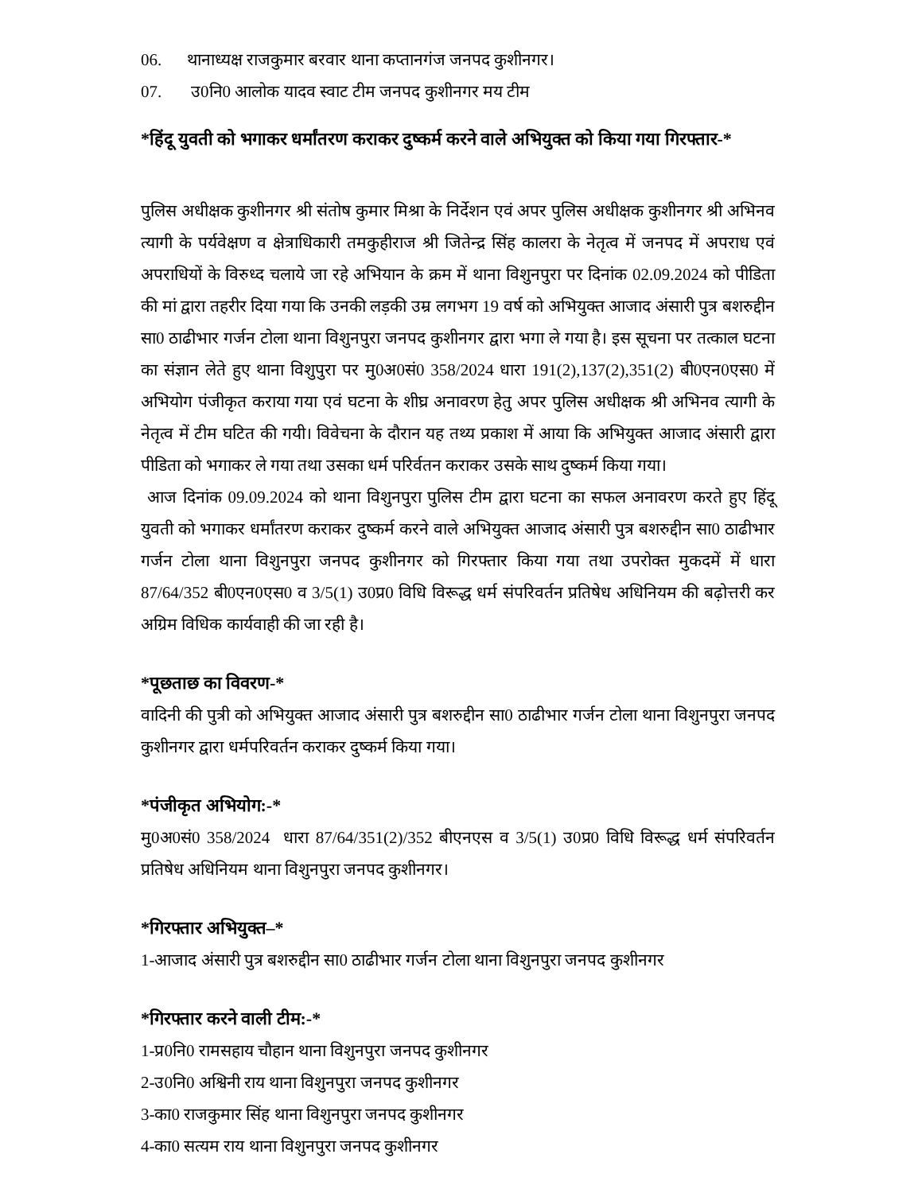06. थानाध्यक्ष राजकुमार बरवार थाना कप्तानगंज जनपद कुशीनगर।
07. उ0नि0 आलोक यादव स्वाट टीम जनपद कुशीनगर मय टीम
*हिंदू युवती को भगाकर धर्मांतरण कराकर दुष्कर्म करने वाले अभियुक्त को किया गया गिरफ्तार-*
पुलिस अधीक्षक कुशीनगर श्री संतोष कुमार मिश्रा के निर्देशन एवं अपर पुलिस अधीक्षक कुशीनगर श्री अभिनव त्यागी के पर्यवेक्षण व क्षेत्राधिकारी तमकुहीराज श्री जितेन्द्र सिंह कालरा के नेतृत्व में जनपद में अपराध एवं अपराधियों के विरुध्द चलाये जा रहे अभियान के क्रम में थाना विशुनपुरा पर दिनांक 02.09.2024 को पीडिता की मां द्वारा तहरीर दिया गया कि उनकी लड़की उम्र लगभग 19 वर्ष को अभियुक्त आजाद अंसारी पुत्र बशरुद्दीन सा0 ठाढीभार गर्जन टोला थाना विशुनपुरा जनपद कुशीनगर द्वारा भगा ले गया है। इस सूचना पर तत्काल घटना का संज्ञान लेते हुए थाना विशुपुरा पर मु0अ0सं0 358/2024 धारा 191(2),137(2),351(2) बी0एन0एस0 में अभियोग पंजीकृत कराया गया एवं घटना के शीघ्र अनावरण हेतु अपर पुलिस अधीक्षक श्री अभिनव त्यागी के नेतृत्व में टीम घटित की गयी। विवेचना के दौरान यह तथ्य प्रकाश में आया कि अभियुक्त आजाद अंसारी द्वारा पीडिता को भगाकर ले गया तथा उसका धर्म परिर्वतन कराकर उसके साथ दुष्कर्म किया गया।
आज दिनांक 09.09.2024 को थाना विशुनपुरा पुलिस टीम द्वारा घटना का सफल अनावरण करते हुए हिंदू युवती को भगाकर धर्मांतरण कराकर दुष्कर्म करने वाले अभियुक्त आजाद अंसारी पुत्र बशरुद्दीन सा0 ठाढीभार गर्जन टोला थाना विशुनपुरा जनपद कुशीनगर को गिरफ्तार किया गया तथा उपरोक्त मुकदमें में धारा 87/64/352 बी0एन0एस0 व 3/5(1) उ0प्र0 विधि विरूद्ध धर्म संपरिवर्तन प्रतिषेध अधिनियम की बढ़ोत्तरी कर अग्रिम विधिक कार्यवाही की जा रही है।
*पूछताछ का विवरण-*
वादिनी की पुत्री को अभियुक्त आजाद अंसारी पुत्र बशरुद्दीन सा0 ठाढीभार गर्जन टोला थाना विशुनपुरा जनपद कुशीनगर द्वारा धर्मपरिवर्तन कराकर दुष्कर्म किया गया।
*पंजीकृत अभियोग:-*
मु0अ0सं0 358/2024 धारा 87/64/351(2)/352 बीएनएस व 3/5(1) उ0प्र0 विधि विरूद्ध धर्म संपरिवर्तन प्रतिषेध अधिनियम थाना विशुनपुरा जनपद कुशीनगर।
*गिरफ्तार अभियुक्त–*
1-आजाद अंसारी पुत्र बशरुद्दीन सा0 ठाढीभार गर्जन टोला थाना विशुनपुरा जनपद कुशीनगर
*गिरफ्तार करने वाली टीम:-*
1-प्र0नि0 रामसहाय चौहान थाना विशुनपुरा जनपद कुशीनगर
2-उ0नि0 अश्विनी राय थाना विशुनपुरा जनपद कुशीनगर
3-का0 राजकुमार सिंह थाना विशुनपुरा जनपद कुशीनगर
4-का0 सत्यम राय थाना विशुनपुरा जनपद कुशीनगर